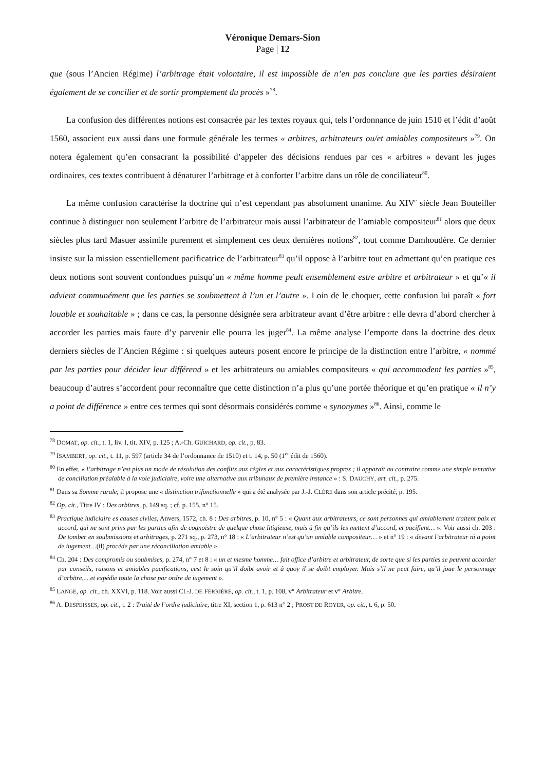Véronique Demars-Sion
Page | 12
que (sous l’Ancien Régime) l’arbitrage était volontaire, il est impossible de n’en pas conclure que les parties désiraient également de se concilier et de sortir promptement du procès »<sup>78</sup>.
La confusion des différentes notions est consacrée par les textes royaux qui, tels l’ordonnance de juin 1510 et l’édit d’août 1560, associent eux aussi dans une formule générale les termes « arbitres, arbitrateurs ou/et amiables compositeurs »<sup>79</sup>. On notera également qu’en consacrant la possibilité d’appeler des décisions rendues par ces « arbitres » devant les juges ordinaires, ces textes contribuent à dénaturer l’arbitrage et à conforter l’arbitre dans un rôle de conciliateur<sup>80</sup>.
La même confusion caractérise la doctrine qui n’est cependant pas absolument unanime. Au XIV<sup>e</sup> siècle Jean Bouteiller continue à distinguer non seulement l’arbitre de l’arbitrateur mais aussi l’arbitrateur de l’amiable compositeur<sup>81</sup> alors que deux siècles plus tard Masuer assimile purement et simplement ces deux dernières notions<sup>82</sup>, tout comme Damhoudère. Ce dernier insiste sur la mission essentiellement pacificatrice de l’arbitrateur<sup>83</sup> qu’il oppose à l’arbitre tout en admettant qu’en pratique ces deux notions sont souvent confondues puisqu’un « même homme peult ensemblement estre arbitre et arbitrateur » et qu’« il advient communément que les parties se soubmettent à l’un et l’autre ». Loin de le choquer, cette confusion lui paraît « fort louable et souhaitable » ; dans ce cas, la personne désignée sera arbitrateur avant d’être arbitre : elle devra d’abord chercher à accorder les parties mais faute d’y parvenir elle pourra les juger<sup>84</sup>. La même analyse l’emporte dans la doctrine des deux derniers siècles de l’Ancien Régime : si quelques auteurs posent encore le principe de la distinction entre l’arbitre, « nommé par les parties pour décider leur différend » et les arbitrateurs ou amiables compositeurs « qui accommodent les parties »<sup>85</sup>, beaucoup d’autres s’accordent pour reconnaître que cette distinction n’a plus qu’une portée théorique et qu’en pratique « il n’y a point de différence » entre ces termes qui sont désormais considérés comme « synonymes »<sup>86</sup>. Ainsi, comme le
<sup>78</sup> DOMAT, op. cit., t. 1, liv. I, tit. XIV, p. 125 ; A.-Ch. GUICHARD, op. cit., p. 83.
<sup>79</sup> ISAMBERT, op. cit., t. 11, p. 597 (article 34 de l’ordonnance de 1510) et t. 14, p. 50 (1<sup>er</sup> édit de 1560).
<sup>80</sup> En effet, « l’arbitrage n’est plus un mode de résolution des conflits aux règles et aux caractéristiques propres ; il apparaît au contraire comme une simple tentative de conciliation préalable à la voie judiciaire, voire une alternative aux tribunaux de première instance » : S. DAUCHY, art. cit., p. 275.
<sup>81</sup> Dans sa Somme rurale, il propose une « distinction trifonctionnelle » qui a été analysée par J.-J. CLÈRE dans son article précité, p. 195.
<sup>82</sup> Op. cit., Titre IV : Des arbitres, p. 149 sq. ; cf. p. 155, n° 15.
<sup>83</sup> Practique iudiciaire es causes civiles, Anvers, 1572, ch. 8 : Des arbitres, p. 10, n° 5 : « Quant aux arbitrateurs, ce sont personnes qui amiablement traitent paix et accord, qui ne sont prins par les parties afin de cognoistre de quelque chose litigieuse, mais à fin qu’ils les mettent d’accord, et pacifient… ». Voir aussi ch. 203 : De tomber en soubmissions et arbitrages, p. 271 sq., p. 273, n° 18 : « L’arbitrateur n’est qu’un amiable compositeur… » et n° 19 : « devant l’arbitrateur ni a point de iugement…(il) procède par une réconciliation amiable ».
<sup>84</sup> Ch. 204 : Des compromis ou soubmises, p. 274, n° 7 et 8 : « un et mesme homme… fait office d’arbitre et arbitrateur, de sorte que si les parties se peuvent accorder par conseils, raisons et amiables pacifications, cest le soin qu’il doibt avoir et à quoy il se doibt employer. Mais s’il ne peut faire, qu’il joue le personnage d’arbitre,... et expédie toute la chose par ordre de iugement ».
<sup>85</sup> LANGE, op. cit., ch. XXVI, p. 118. Voir aussi Cl.-J. DE FERRIÈRE, op. cit., t. 1, p. 108, v° Arbitrateur et v° Arbitre.
<sup>86</sup> A. DESPEISSES, op. cit., t. 2 : Traité de l’ordre judiciaire, titre XI, section 1, p. 613 n° 2 ; PROST DE ROYER, op. cit., t. 6, p. 50.